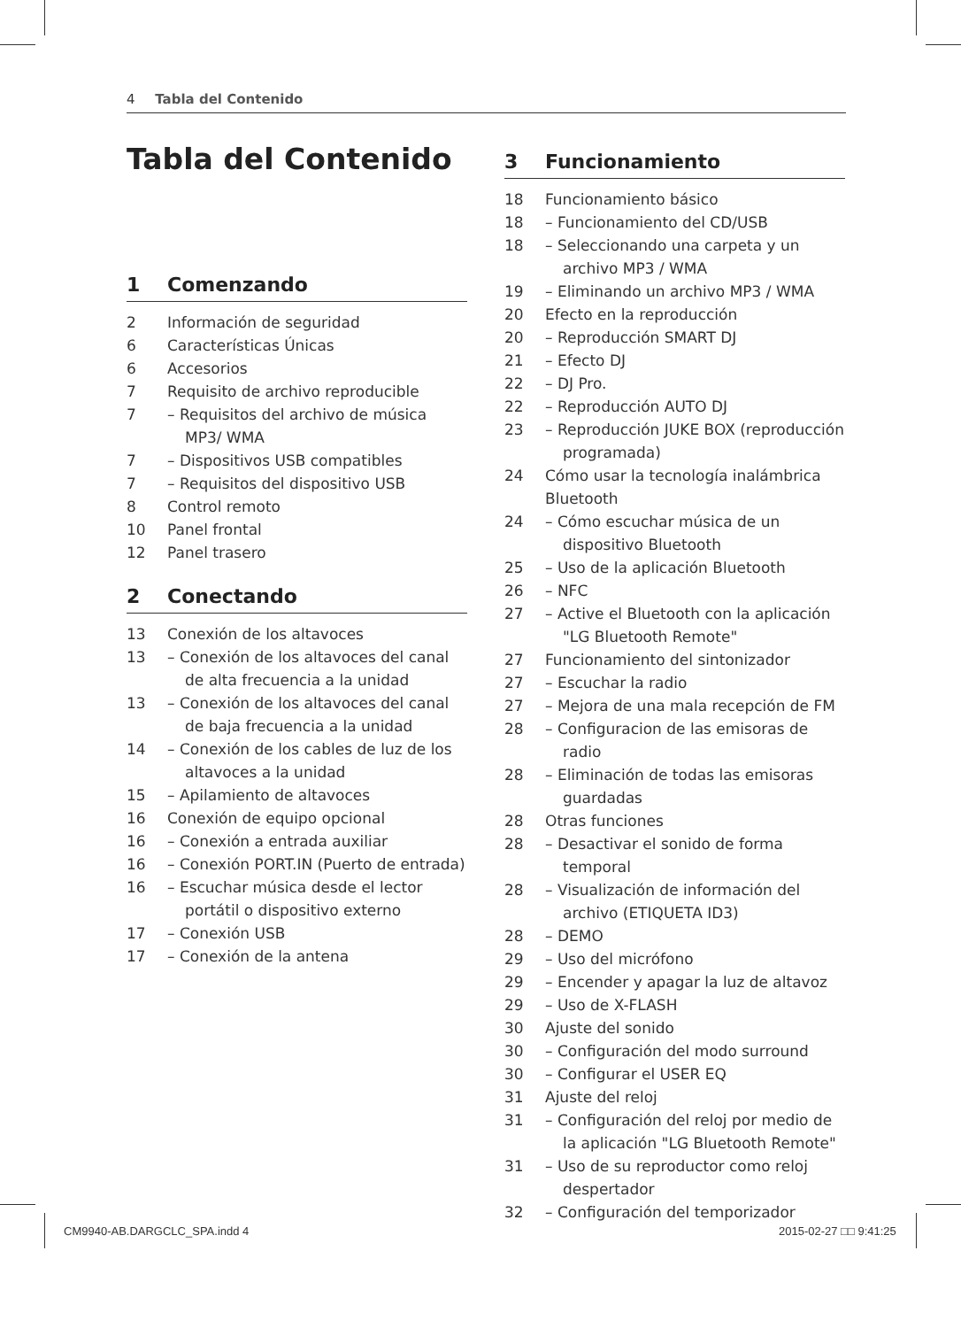4 Tabla del Contenido
Tabla del Contenido
1 Comenzando
2 Información de seguridad
6 Características Únicas
6 Accesorios
7 Requisito de archivo reproducible
7 – Requisitos del archivo de música MP3/ WMA
7 – Dispositivos USB compatibles
7 – Requisitos del dispositivo USB
8 Control remoto
10 Panel frontal
12 Panel trasero
2 Conectando
13 Conexión de los altavoces
13 – Conexión de los altavoces del canal de alta frecuencia a la unidad
13 – Conexión de los altavoces del canal de baja frecuencia a la unidad
14 – Conexión de los cables de luz de los altavoces a la unidad
15 – Apilamiento de altavoces
16 Conexión de equipo opcional
16 – Conexión a entrada auxiliar
16 – Conexión PORT.IN (Puerto de entrada)
16 – Escuchar música desde el lector portátil o dispositivo externo
17 – Conexión USB
17 – Conexión de la antena
3 Funcionamiento
18 Funcionamiento básico
18 – Funcionamiento del CD/USB
18 – Seleccionando una carpeta y un archivo MP3 / WMA
19 – Eliminando un archivo MP3 / WMA
20 Efecto en la reproducción
20 – Reproducción SMART DJ
21 – Efecto DJ
22 – DJ Pro.
22 – Reproducción AUTO DJ
23 – Reproducción JUKE BOX (reproducción programada)
24 Cómo usar la tecnología inalámbrica Bluetooth
24 – Cómo escuchar música de un dispositivo Bluetooth
25 – Uso de la aplicación Bluetooth
26 – NFC
27 – Active el Bluetooth con la aplicación "LG Bluetooth Remote"
27 Funcionamiento del sintonizador
27 – Escuchar la radio
27 – Mejora de una mala recepción de FM
28 – Configuracion de las emisoras de radio
28 – Eliminación de todas las emisoras guardadas
28 Otras funciones
28 – Desactivar el sonido de forma temporal
28 – Visualización de información del archivo (ETIQUETA ID3)
28 – DEMO
29 – Uso del micrófono
29 – Encender y apagar la luz de altavoz
29 – Uso de X-FLASH
30 Ajuste del sonido
30 – Configuración del modo surround
30 – Configurar el USER EQ
31 Ajuste del reloj
31 – Configuración del reloj por medio de la aplicación "LG Bluetooth Remote"
31 – Uso de su reproductor como reloj despertador
32 – Configuración del temporizador
CM9940-AB.DARGCLC_SPA.indd 4 2015-02-27 □□ 9:41:25